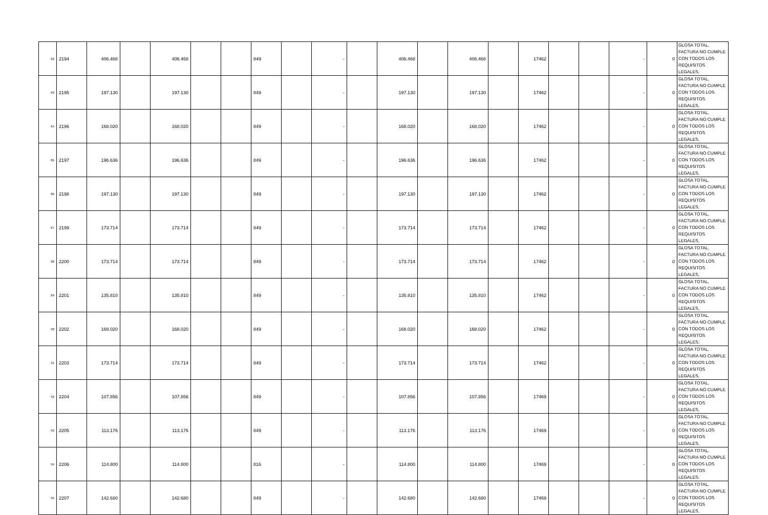| 82 | 2194 | 406.468 | | 406.468 | | | 849 | | - | | 406.468 | | 406.468 | | 17462 | | | - | 0 | GLOSA TOTAL, FACTURA NO CUMPLE CON TODOS LOS REQUISITOS LEGALES, |
| 83 | 2195 | 197.130 | | 197.130 | | | 849 | | - | | 197.130 | | 197.130 | | 17462 | | | - | 0 | GLOSA TOTAL, FACTURA NO CUMPLE CON TODOS LOS REQUISITOS LEGALES, |
| 84 | 2196 | 168.020 | | 168.020 | | | 849 | | - | | 168.020 | | 168.020 | | 17462 | | | - | 0 | GLOSA TOTAL, FACTURA NO CUMPLE CON TODOS LOS REQUISITOS LEGALES, |
| 85 | 2197 | 196.636 | | 196.636 | | | 849 | | - | | 196.636 | | 196.636 | | 17462 | | | - | 0 | GLOSA TOTAL, FACTURA NO CUMPLE CON TODOS LOS REQUISITOS LEGALES, |
| 86 | 2198 | 197.130 | | 197.130 | | | 849 | | - | | 197.130 | | 197.130 | | 17462 | | | - | 0 | GLOSA TOTAL, FACTURA NO CUMPLE CON TODOS LOS REQUISITOS LEGALES, |
| 87 | 2199 | 173.714 | | 173.714 | | | 849 | | - | | 173.714 | | 173.714 | | 17462 | | | - | 0 | GLOSA TOTAL, FACTURA NO CUMPLE CON TODOS LOS REQUISITOS LEGALES, |
| 88 | 2200 | 173.714 | | 173.714 | | | 849 | | - | | 173.714 | | 173.714 | | 17462 | | | - | 0 | GLOSA TOTAL, FACTURA NO CUMPLE CON TODOS LOS REQUISITOS LEGALES, |
| 89 | 2201 | 135.810 | | 135.810 | | | 849 | | - | | 135.810 | | 135.810 | | 17462 | | | - | 0 | GLOSA TOTAL, FACTURA NO CUMPLE CON TODOS LOS REQUISITOS LEGALES, |
| 90 | 2202 | 168.020 | | 168.020 | | | 849 | | - | | 168.020 | | 168.020 | | 17462 | | | - | 0 | GLOSA TOTAL, FACTURA NO CUMPLE CON TODOS LOS REQUISITOS LEGALES, |
| 91 | 2203 | 173.714 | | 173.714 | | | 849 | | - | | 173.714 | | 173.714 | | 17462 | | | - | 0 | GLOSA TOTAL, FACTURA NO CUMPLE CON TODOS LOS REQUISITOS LEGALES, |
| 92 | 2204 | 107.856 | | 107.856 | | | 849 | | - | | 107.856 | | 107.856 | | 17469 | | | - | 0 | GLOSA TOTAL, FACTURA NO CUMPLE CON TODOS LOS REQUISITOS LEGALES, |
| 93 | 2205 | 113.176 | | 113.176 | | | 849 | | - | | 113.176 | | 113.176 | | 17469 | | | - | 0 | GLOSA TOTAL, FACTURA NO CUMPLE CON TODOS LOS REQUISITOS LEGALES, |
| 94 | 2206 | 114.800 | | 114.800 | | | 816 | | - | | 114.800 | | 114.800 | | 17469 | | | - | 0 | GLOSA TOTAL, FACTURA NO CUMPLE CON TODOS LOS REQUISITOS LEGALES, |
| 95 | 2207 | 142.680 | | 142.680 | | | 849 | | - | | 142.680 | | 142.680 | | 17469 | | | - | 0 | GLOSA TOTAL, FACTURA NO CUMPLE CON TODOS LOS REQUISITOS LEGALES, |